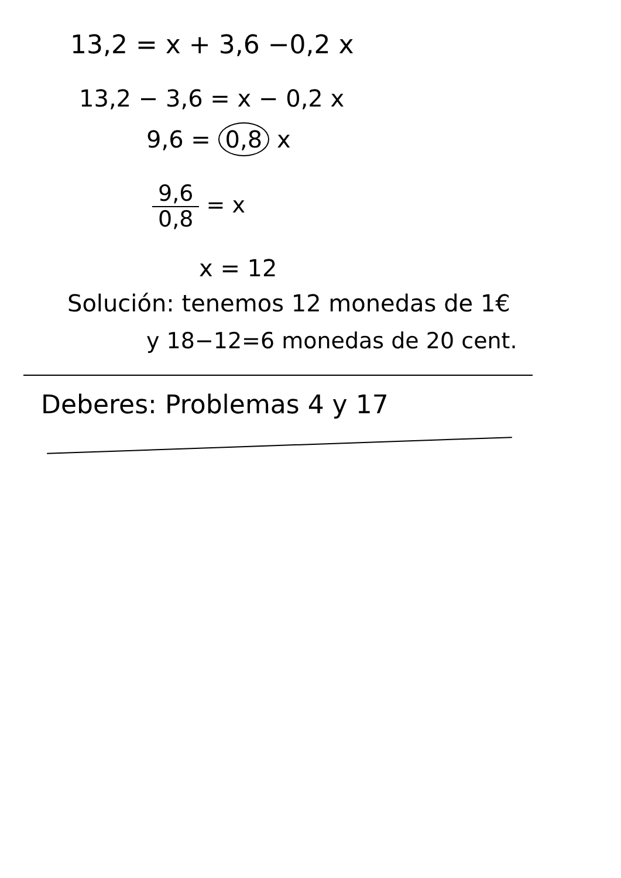13,2 = x + 3,6 −0,2 x
13,2 − 3,6 = x − 0,2 x
9,6 = 0,8 x
9,6 0,8 = x
x = 12
Solución: tenemos 12 monedas de 1€
y 18−12=6 monedas de 20 cent.
Deberes: Problemas 4 y 17